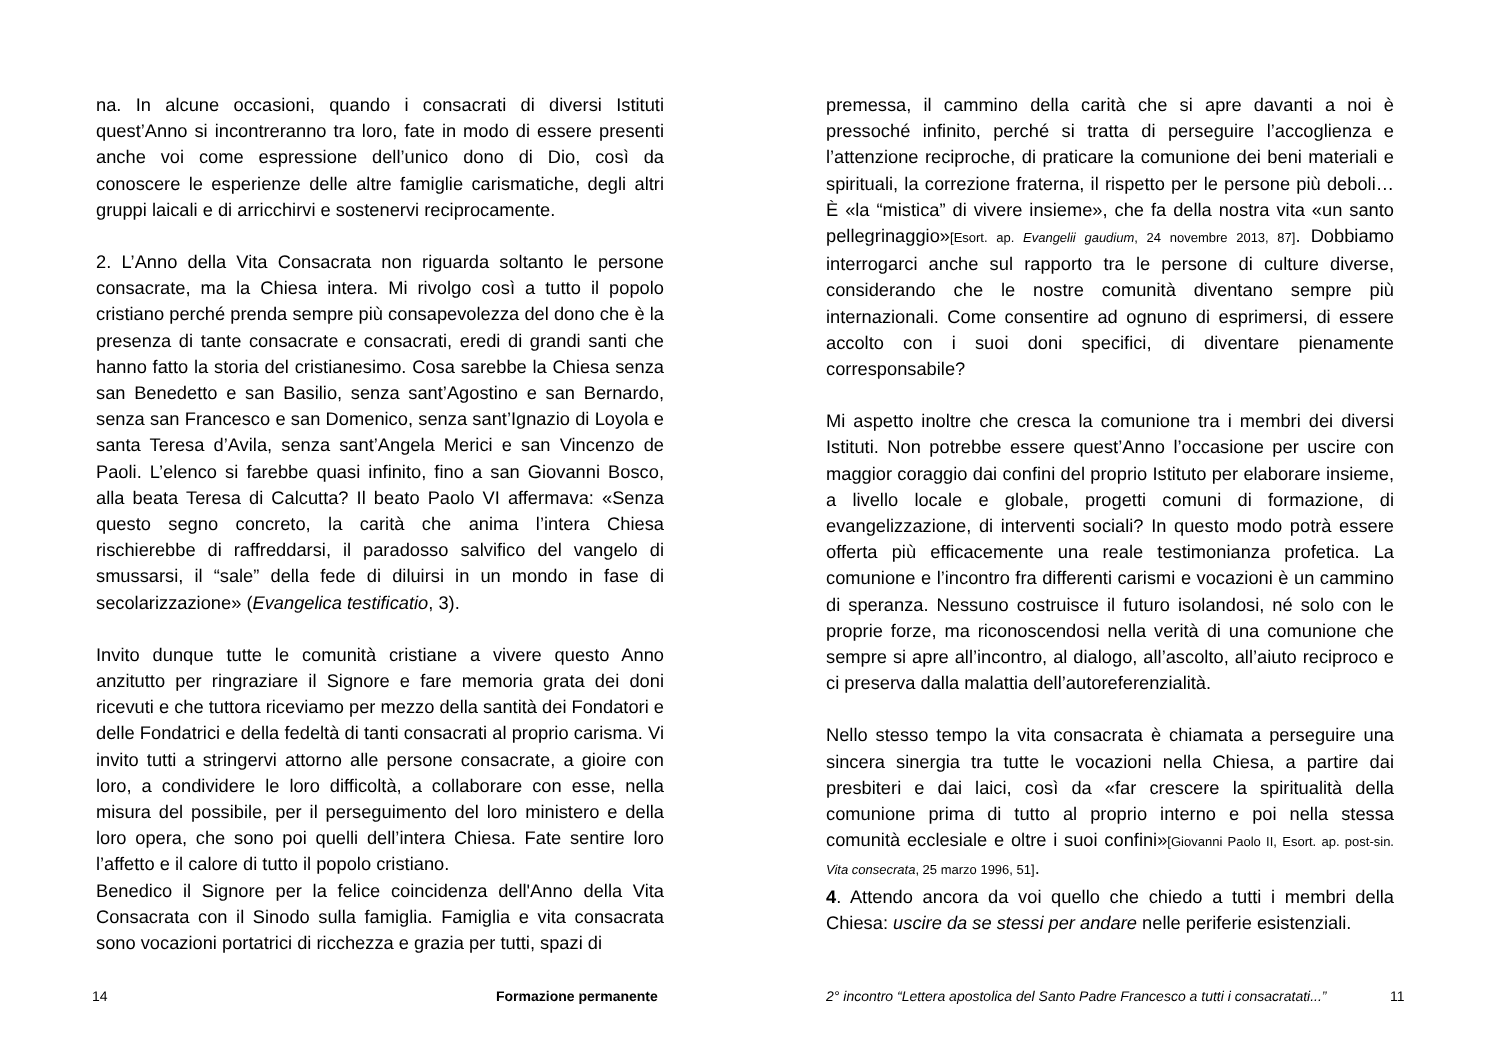na. In alcune occasioni, quando i consacrati di diversi Istituti quest’Anno si incontreranno tra loro, fate in modo di essere presenti anche voi come espressione dell’unico dono di Dio, così da conoscere le esperienze delle altre famiglie carismatiche, degli altri gruppi laicali e di arricchirvi e sostenervi reciprocamente.
2. L’Anno della Vita Consacrata non riguarda soltanto le persone consacrate, ma la Chiesa intera. Mi rivolgo così a tutto il popolo cristiano perché prenda sempre più consapevolezza del dono che è la presenza di tante consacrate e consacrati, eredi di grandi santi che hanno fatto la storia del cristianesimo. Cosa sarebbe la Chiesa senza san Benedetto e san Basilio, senza sant’Agostino e san Bernardo, senza san Francesco e san Domenico, senza sant’Ignazio di Loyola e santa Teresa d’Avila, senza sant’Angela Merici e san Vincenzo de Paoli. L’elenco si farebbe quasi infinito, fino a san Giovanni Bosco, alla beata Teresa di Calcutta? Il beato Paolo VI affermava: «Senza questo segno concreto, la carità che anima l’intera Chiesa rischierebbe di raffreddarsi, il paradosso salvifico del vangelo di smussarsi, il “sale” della fede di diluirsi in un mondo in fase di secolarizzazione» (Evangelica testificatio, 3).
Invito dunque tutte le comunità cristiane a vivere questo Anno anzitutto per ringraziare il Signore e fare memoria grata dei doni ricevuti e che tuttora riceviamo per mezzo della santità dei Fondatori e delle Fondatrici e della fedeltà di tanti consacrati al proprio carisma. Vi invito tutti a stringervi attorno alle persone consacrate, a gioire con loro, a condividere le loro difficoltà, a collaborare con esse, nella misura del possibile, per il perseguimento del loro ministero e della loro opera, che sono poi quelli dell’intera Chiesa. Fate sentire loro l’affetto e il calore di tutto il popolo cristiano.
Benedico il Signore per la felice coincidenza dell'Anno della Vita Consacrata con il Sinodo sulla famiglia. Famiglia e vita consacrata sono vocazioni portatrici di ricchezza e grazia per tutti, spazi di
14 Formazione permanente
premessa, il cammino della carità che si apre davanti a noi è pressoché infinito, perché si tratta di perseguire l’accoglienza e l’attenzione reciproche, di praticare la comunione dei beni materiali e spirituali, la correzione fraterna, il rispetto per le persone più deboli… È «la “mistica” di vivere insieme», che fa della nostra vita «un santo pellegrinaggio»[Esort. ap. Evangelii gaudium, 24 novembre 2013, 87]. Dobbiamo interrogarci anche sul rapporto tra le persone di culture diverse, considerando che le nostre comunità diventano sempre più internazionali. Come consentire ad ognuno di esprimersi, di essere accolto con i suoi doni specifici, di diventare pienamente corresponsabile?
Mi aspetto inoltre che cresca la comunione tra i membri dei diversi Istituti. Non potrebbe essere quest’Anno l’occasione per uscire con maggior coraggio dai confini del proprio Istituto per elaborare insieme, a livello locale e globale, progetti comuni di formazione, di evangelizzazione, di interventi sociali? In questo modo potrà essere offerta più efficacemente una reale testimonianza profetica. La comunione e l’incontro fra differenti carismi e vocazioni è un cammino di speranza. Nessuno costruisce il futuro isolandosi, né solo con le proprie forze, ma riconoscendosi nella verità di una comunione che sempre si apre all’incontro, al dialogo, all’ascolto, all’aiuto reciproco e ci preserva dalla malattia dell’autoreferenzialità.
Nello stesso tempo la vita consacrata è chiamata a perseguire una sincera sinergia tra tutte le vocazioni nella Chiesa, a partire dai presbiteri e dai laici, così da «far crescere la spiritualità della comunione prima di tutto al proprio interno e poi nella stessa comunità ecclesiale e oltre i suoi confini»[Giovanni Paolo II, Esort. ap. post-sin. Vita consecrata, 25 marzo 1996, 51].
4. Attendo ancora da voi quello che chiedo a tutti i membri della Chiesa: uscire da se stessi per andare nelle periferie esistenziali.
2° incontro “Lettera apostolica del Santo Padre Francesco a tutti i consacratati...”
11